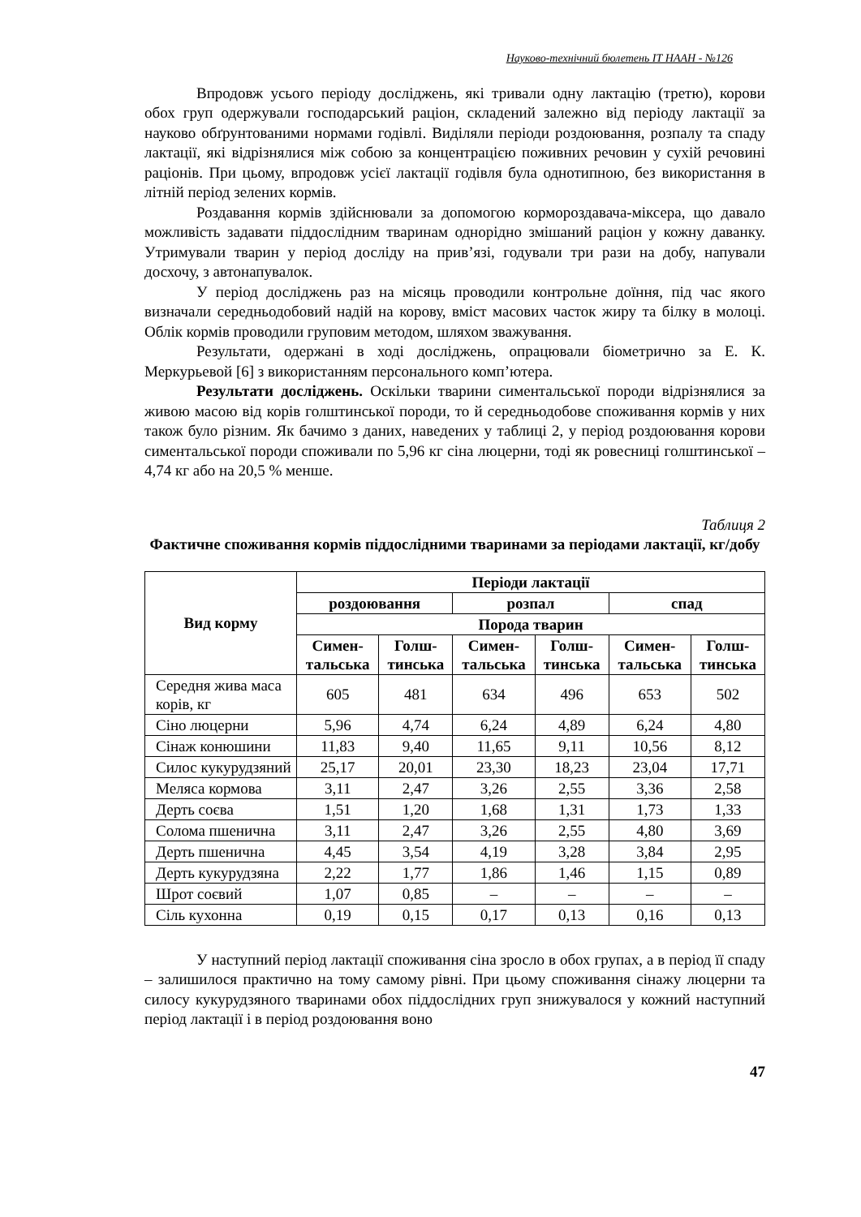Науково-технічний бюлетень ІТ НААН - №126
Впродовж усього періоду досліджень, які тривали одну лактацію (третю), корови обох груп одержували господарський раціон, складений залежно від періоду лактації за науково обґрунтованими нормами годівлі. Виділяли періоди роздоювання, розпалу та спаду лактації, які відрізнялися між собою за концентрацією поживних речовин у сухій речовині раціонів. При цьому, впродовж усієї лактації годівля була однотипною, без використання в літній період зелених кормів.
Роздавання кормів здійснювали за допомогою кормороздавача-міксера, що давало можливість задавати піддослідним тваринам однорідно змішаний раціон у кожну даванку. Утримували тварин у період досліду на прив’язі, годували три рази на добу, напували досхочу, з автонапувалок.
У період досліджень раз на місяць проводили контрольне доїння, під час якого визначали середньодобовий надій на корову, вміст масових часток жиру та білку в молоці. Облік кормів проводили груповим методом, шляхом зважування.
Результати, одержані в ході досліджень, опрацювали біометрично за Е. К. Меркурьевой [6] з використанням персонального комп’ютера.
Результати досліджень. Оскільки тварини симентальської породи відрізнялися за живою масою від корів голштинської породи, то й середньодобове споживання кормів у них також було різним. Як бачимо з даних, наведених у таблиці 2, у період роздоювання корови симентальської породи споживали по 5,96 кг сіна люцерни, тоді як ровесниці голштинської – 4,74 кг або на 20,5 % менше.
Таблиця 2
Фактичне споживання кормів піддослідними тваринами за періодами лактації, кг/добу
| Вид корму | Періоди лактації | | | | | |
| --- | --- | --- | --- | --- | --- | --- |
| | роздоювання | | розпал | | спад | |
| | Порода тварин | | | | | |
| | Симен- тальська | Голш- тинська | Симен- тальська | Голш- тинська | Симен- тальська | Голш- тинська |
| Середня жива маса корів, кг | 605 | 481 | 634 | 496 | 653 | 502 |
| Сіно люцерни | 5,96 | 4,74 | 6,24 | 4,89 | 6,24 | 4,80 |
| Сінаж конюшини | 11,83 | 9,40 | 11,65 | 9,11 | 10,56 | 8,12 |
| Силос кукурудзяний | 25,17 | 20,01 | 23,30 | 18,23 | 23,04 | 17,71 |
| Меляса кормова | 3,11 | 2,47 | 3,26 | 2,55 | 3,36 | 2,58 |
| Дерть соєва | 1,51 | 1,20 | 1,68 | 1,31 | 1,73 | 1,33 |
| Солома пшенична | 3,11 | 2,47 | 3,26 | 2,55 | 4,80 | 3,69 |
| Дерть пшенична | 4,45 | 3,54 | 4,19 | 3,28 | 3,84 | 2,95 |
| Дерть кукурудзяна | 2,22 | 1,77 | 1,86 | 1,46 | 1,15 | 0,89 |
| Шрот соєвий | 1,07 | 0,85 | – | – | – | – |
| Сіль кухонна | 0,19 | 0,15 | 0,17 | 0,13 | 0,16 | 0,13 |
У наступний період лактації споживання сіна зросло в обох групах, а в період її спаду – залишилося практично на тому самому рівні. При цьому споживання сінажу люцерни та силосу кукурудзяного тваринами обох піддослідних груп знижувалося у кожний наступний період лактації і в період роздоювання воно
47